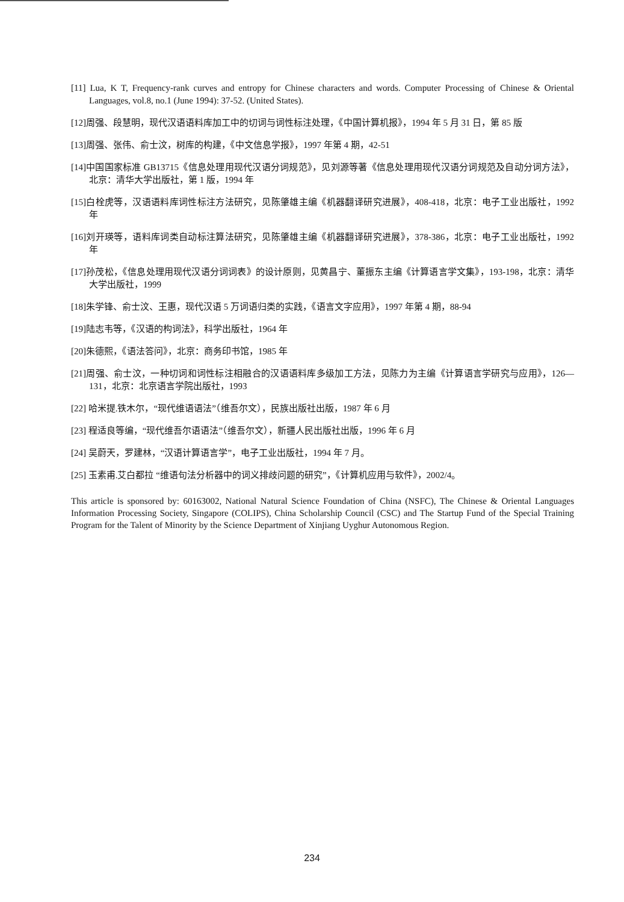[11] Lua, K T, Frequency-rank curves and entropy for Chinese characters and words. Computer Processing of Chinese & Oriental Languages, vol.8, no.1 (June 1994): 37-52. (United States).
[12]周强、段慧明，现代汉语语料库加工中的切词与词性标注处理，《中国计算机报》，1994 年 5 月 31 日，第 85 版
[13]周强、张伟、俞士汶，树库的构建，《中文信息学报》，1997 年第 4 期，42-51
[14]中国国家标准 GB13715《信息处理用现代汉语分词规范》，见刘源等著《信息处理用现代汉语分词规范及自动分词方法》，北京：清华大学出版社，第 1 版，1994 年
[15]白栓虎等，汉语语料库词性标注方法研究，见陈肇雄主编《机器翻译研究进展》，408-418，北京：电子工业出版社，1992 年
[16]刘开瑛等，语料库词类自动标注算法研究，见陈肇雄主编《机器翻译研究进展》，378-386，北京：电子工业出版社，1992 年
[17]孙茂松，《信息处理用现代汉语分词词表》的设计原则，见黄昌宁、董振东主编《计算语言学文集》，193-198，北京：清华大学出版社，1999
[18]朱学锋、俞士汶、王惠，现代汉语 5 万词语归类的实践，《语言文字应用》，1997 年第 4 期，88-94
[19]陆志韦等，《汉语的构词法》，科学出版社，1964 年
[20]朱德熙，《语法答问》，北京：商务印书馆，1985 年
[21]周强、俞士汶，一种切词和词性标注相融合的汉语语料库多级加工方法，见陈力为主编《计算语言学研究与应用》，126—131，北京：北京语言学院出版社，1993
[22] 哈米提.铁木尔，“现代维语语法”（维吾尔文），民族出版社出版，1987 年 6 月
[23] 程适良等编，“现代维吾尔语语法”（维吾尔文），新疆人民出版社出版，1996 年 6 月
[24] 吴蔚天，罗建林，“汉语计算语言学”，电子工业出版社，1994 年 7 月。
[25] 玉素甫.艾白都拉 “维语句法分析器中的词义排歧问题的研究”，《计算机应用与软件》，2002/4。
This article is sponsored by: 60163002, National Natural Science Foundation of China (NSFC), The Chinese & Oriental Languages Information Processing Society, Singapore (COLIPS), China Scholarship Council (CSC) and The Startup Fund of the Special Training Program for the Talent of Minority by the Science Department of Xinjiang Uyghur Autonomous Region.
234